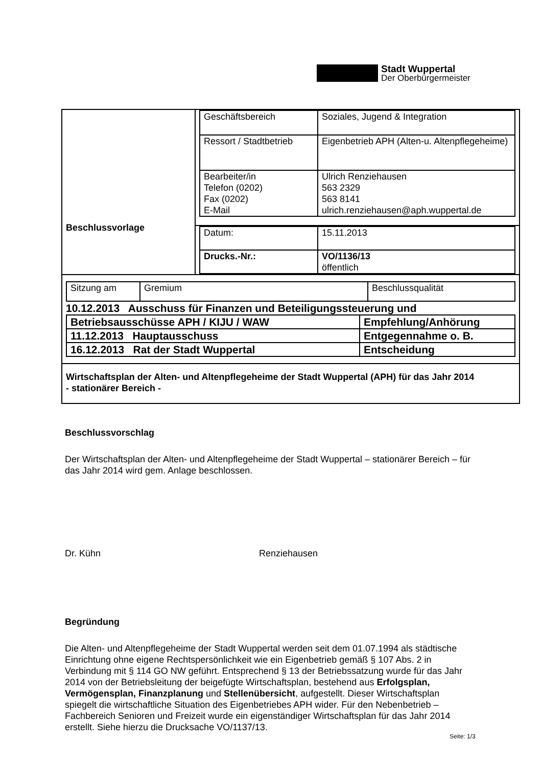Stadt Wuppertal
Der Oberbürgermeister
| Beschlussvorlage | / Geschäftsbereich / Soziales, Jugend & Integration / / Ressort / Stadtbetrieb / Eigenbetrieb APH (Alten-u. Altenpflegeheime) / / Bearbeiter/in Telefon (0202) Fax (0202) E-Mail / Ulrich Renziehausen 563 2329 563 8141 ulrich.renziehausen@aph.wuppertal.de / |
| | / Datum: / 15.11.2013 / / Drucks.-Nr.: / VO/1136/13 öffentlich / |
| / Sitzung am / Gremium / Beschlussqualität / 10.12.2013 Ausschuss für Finanzen und Beteiligungssteuerung und / Betriebsausschüsse APH / KIJU / WAW / Empfehlung/Anhörung / / 11.12.2013 Hauptausschuss / Entgegennahme o. B. / / 16.12.2013 Rat der Stadt Wuppertal / Entscheidung / | |
| Wirtschaftsplan der Alten- und Altenpflegeheime der Stadt Wuppertal (APH) für das Jahr 2014 - stationärer Bereich - | |
Beschlussvorschlag
Der Wirtschaftsplan der Alten- und Altenpflegeheime der Stadt Wuppertal – stationärer Bereich – für das Jahr 2014 wird gem. Anlage beschlossen.
Dr. Kühn Renziehausen
Begründung
Die Alten- und Altenpflegeheime der Stadt Wuppertal werden seit dem 01.07.1994 als städtische Einrichtung ohne eigene Rechtspersönlichkeit wie ein Eigenbetrieb gemäß § 107 Abs. 2 in Verbindung mit § 114 GO NW geführt. Entsprechend § 13 der Betriebssatzung wurde für das Jahr 2014 von der Betriebsleitung der beigefügte Wirtschaftsplan, bestehend aus Erfolgsplan, Vermögensplan, Finanzplanung und Stellenübersicht, aufgestellt. Dieser Wirtschaftsplan spiegelt die wirtschaftliche Situation des Eigenbetriebes APH wider. Für den Nebenbetrieb – Fachbereich Senioren und Freizeit wurde ein eigenständiger Wirtschaftsplan für das Jahr 2014 erstellt. Siehe hierzu die Drucksache VO/1137/13.
Seite: 1/3